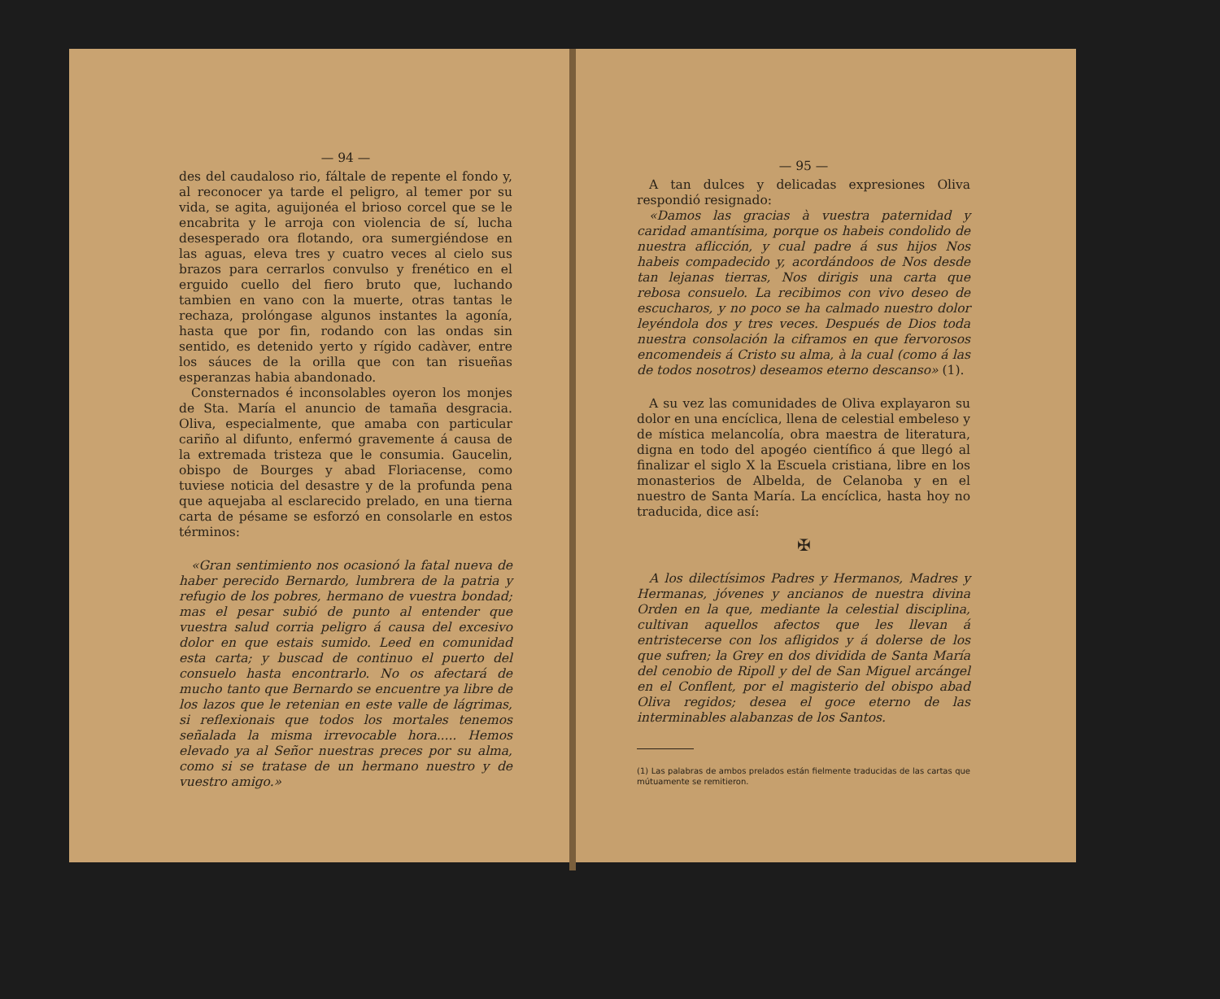— 94 —
des del caudaloso rio, fáltale de repente el fondo y, al reconocer ya tarde el peligro, al temer por su vida, se agita, aguijonéa el brioso corcel que se le encabrita y le arroja con violencia de sí, lucha desesperado ora flotando, ora sumergiéndose en las aguas, eleva tres y cuatro veces al cielo sus brazos para cerrarlos convulso y frenético en el erguido cuello del fiero bruto que, luchando tambien en vano con la muerte, otras tantas le rechaza, prolóngase algunos instantes la agonía, hasta que por fin, rodando con las ondas sin sentido, es detenido yerto y rígido cadàver, entre los sáuces de la orilla que con tan risueñas esperanzas habia abandonado.
Consternados é inconsolables oyeron los monjes de Sta. María el anuncio de tamaña desgracia. Oliva, especialmente, que amaba con particular cariño al difunto, enfermó gravemente á causa de la extremada tristeza que le consumia. Gaucelin, obispo de Bourges y abad Floriacense, como tuviese noticia del desastre y de la profunda pena que aquejaba al esclarecido prelado, en una tierna carta de pésame se esforzó en consolarle en estos términos:
«Gran sentimiento nos ocasionó la fatal nueva de haber perecido Bernardo, lumbrera de la patria y refugio de los pobres, hermano de vuestra bondad; mas el pesar subió de punto al entender que vuestra salud corria peligro á causa del excesivo dolor en que estais sumido. Leed en comunidad esta carta; y buscad de continuo el puerto del consuelo hasta encontrarlo. No os afectará de mucho tanto que Bernardo se encuentre ya libre de los lazos que le retenian en este valle de lágrimas, si reflexionais que todos los mortales tenemos señalada la misma irrevocable hora..... Hemos elevado ya al Señor nuestras preces por su alma, como si se tratase de un hermano nuestro y de vuestro amigo.»
— 95 —
A tan dulces y delicadas expresiones Oliva respondió resignado:
«Damos las gracias à vuestra paternidad y caridad amantísima, porque os habeis condolido de nuestra aflicción, y cual padre á sus hijos Nos habeis compadecido y, acordándoos de Nos desde tan lejanas tierras, Nos dirigis una carta que rebosa consuelo. La recibimos con vivo deseo de escucharos, y no poco se ha calmado nuestro dolor leyéndola dos y tres veces. Después de Dios toda nuestra consolación la ciframos en que fervorosos encomendeis á Cristo su alma, à la cual (como á las de todos nosotros) deseamos eterno descanso» (1).
A su vez las comunidades de Oliva explayaron su dolor en una encíclica, llena de celestial embeleso y de mística melancolía, obra maestra de literatura, digna en todo del apogéo científico á que llegó al finalizar el siglo X la Escuela cristiana, libre en los monasterios de Albelda, de Celanoba y en el nuestro de Santa María. La encíclica, hasta hoy no traducida, dice así:
✠
A los dilectísimos Padres y Hermanos, Madres y Hermanas, jóvenes y ancianos de nuestra divina Orden en la que, mediante la celestial disciplina, cultivan aquellos afectos que les llevan á entristecerse con los afligidos y á dolerse de los que sufren; la Grey en dos dividida de Santa María del cenobio de Ripoll y del de San Miguel arcángel en el Conflent, por el magisterio del obispo abad Oliva regidos; desea el goce eterno de las interminables alabanzas de los Santos.
(1) Las palabras de ambos prelados están fielmente traducidas de las cartas que mútuamente se remitieron.